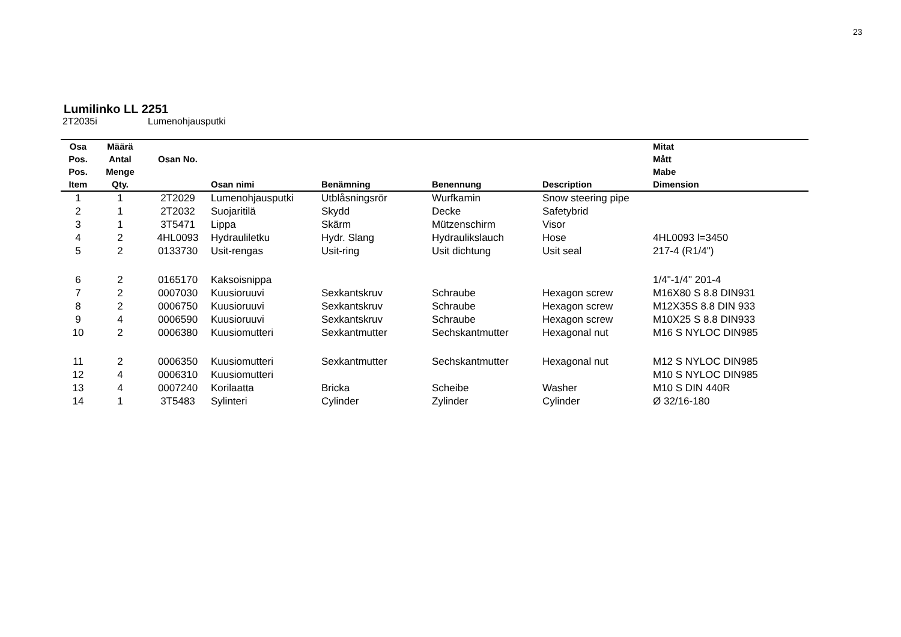23
Lumilinko LL 2251
2T2035i Lumenohjausputki
| Osa | Määrä | | | | | | Mitat |
| --- | --- | --- | --- | --- | --- | --- | --- |
| Pos. | Antal | Osan No. | | | | | Mått |
| Pos. | Menge | | | | | | Mabe |
| Item | Qty. | | Osan nimi | Benämning | Benennung | Description | Dimension |
| 1 | 1 | 2T2029 | Lumenohjausputki | Utblåsningsrör | Wurfkamin | Snow steering pipe | |
| 2 | 1 | 2T2032 | Suojaritilä | Skydd | Decke | Safetybrid | |
| 3 | 1 | 3T5471 | Lippa | Skärm | Mützenschirm | Visor | |
| 4 | 2 | 4HL0093 | Hydrauliletku | Hydr. Slang | Hydraulikslauch | Hose | 4HL0093 l=3450 |
| 5 | 2 | 0133730 | Usit-rengas | Usit-ring | Usit dichtung | Usit seal | 217-4 (R1/4") |
| 6 | 2 | 0165170 | Kaksoisnippa | | | | 1/4"-1/4" 201-4 |
| 7 | 2 | 0007030 | Kuusioruuvi | Sexkantskruv | Schraube | Hexagon screw | M16X80 S 8.8 DIN931 |
| 8 | 2 | 0006750 | Kuusioruuvi | Sexkantskruv | Schraube | Hexagon screw | M12X35S 8.8 DIN 933 |
| 9 | 4 | 0006590 | Kuusioruuvi | Sexkantskruv | Schraube | Hexagon screw | M10X25 S 8.8 DIN933 |
| 10 | 2 | 0006380 | Kuusiomutteri | Sexkantmutter | Sechskantmutter | Hexagonal nut | M16 S NYLOC DIN985 |
| 11 | 2 | 0006350 | Kuusiomutteri | Sexkantmutter | Sechskantmutter | Hexagonal nut | M12 S NYLOC DIN985 |
| 12 | 4 | 0006310 | Kuusiomutteri | | | | M10 S NYLOC DIN985 |
| 13 | 4 | 0007240 | Korilaatta | Bricka | Scheibe | Washer | M10 S DIN 440R |
| 14 | 1 | 3T5483 | Sylinteri | Cylinder | Zylinder | Cylinder | Ø 32/16-180 |